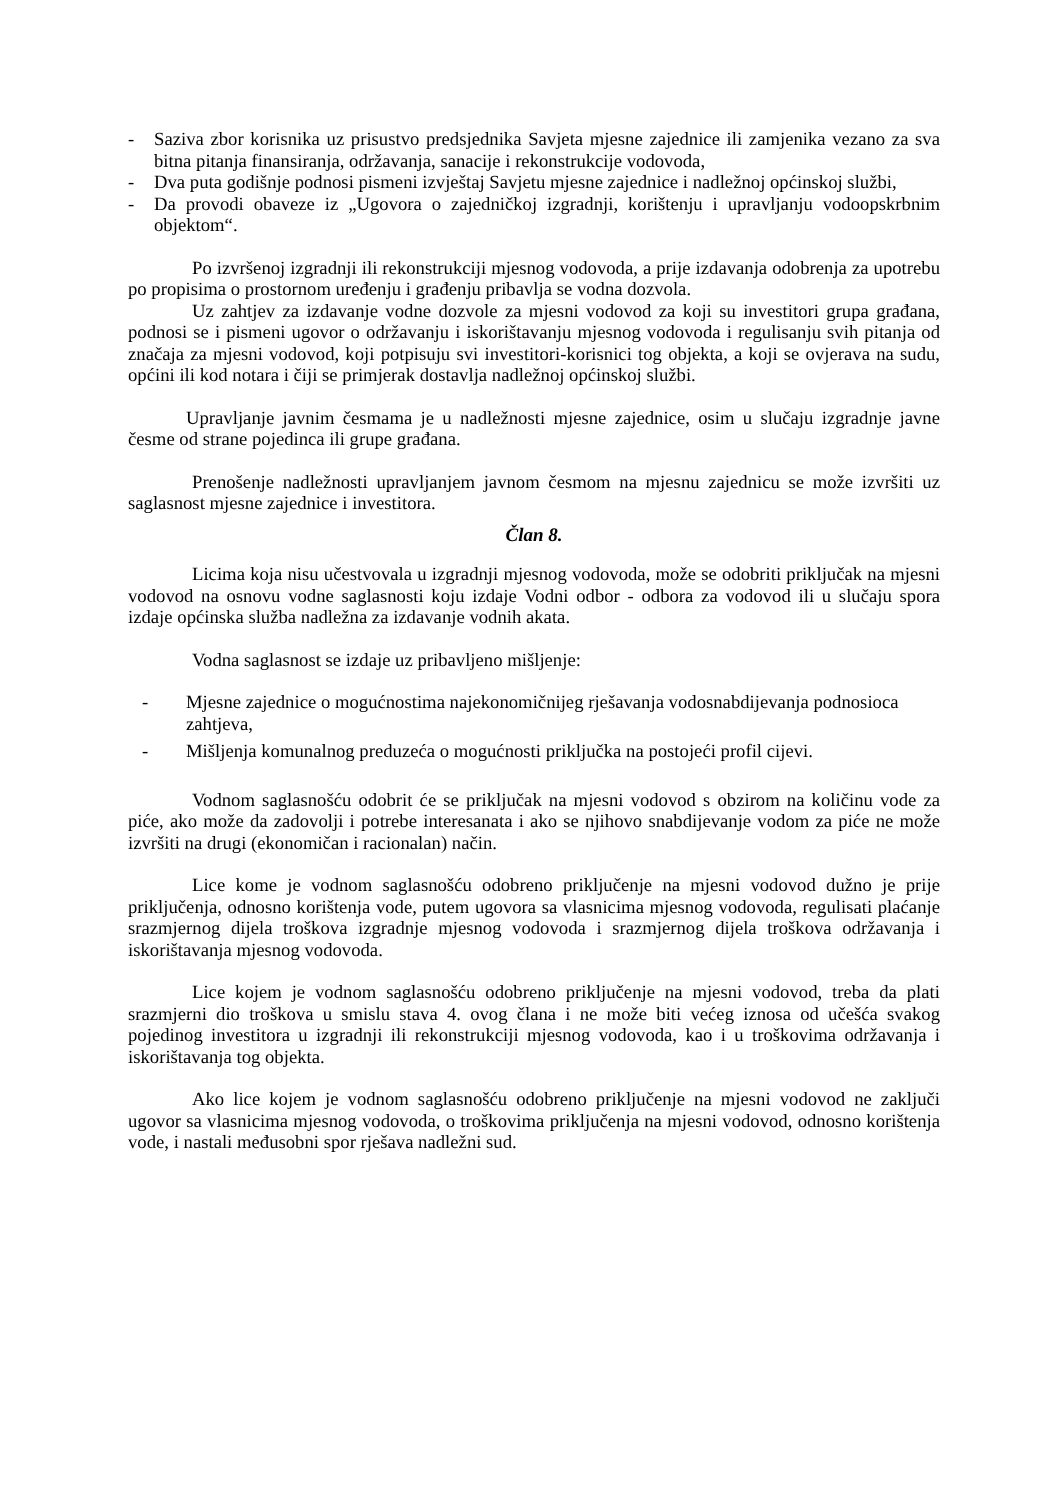- Saziva zbor korisnika uz prisustvo predsjednika Savjeta mjesne zajednice ili zamjenika vezano za sva bitna pitanja finansiranja, održavanja, sanacije i rekonstrukcije vodovoda,
- Dva puta godišnje podnosi pismeni izvještaj Savjetu mjesne zajednice i nadležnoj općinskoj službi,
- Da provodi obaveze iz „Ugovora o zajedničkoj izgradnji, korištenju i upravljanju vodoopskrbnim objektom“.
Po izvršenoj izgradnji ili rekonstrukciji mjesnog vodovoda, a prije izdavanja odobrenja za upotrebu po propisima o prostornom uređenju i građenju pribavlja se vodna dozvola.
Uz zahtjev za izdavanje vodne dozvole za mjesni vodovod za koji su investitori grupa građana, podnosi se i pismeni ugovor o održavanju i iskorištavanju mjesnog vodovoda i regulisanju svih pitanja od značaja za mjesni vodovod, koji potpisuju svi investitori-korisnici tog objekta, a koji se ovjerava na sudu, općini ili kod notara i čiji se primjerak dostavlja nadležnoj općinskoj službi.
Upravljanje javnim česmama je u nadležnosti mjesne zajednice, osim u slučaju izgradnje javne česme od strane pojedinca ili grupe građana.
Prenošenje nadležnosti upravljanjem javnom česmom na mjesnu zajednicu se može izvršiti uz saglasnost mjesne zajednice i investitora.
Član 8.
Licima koja nisu učestvovala u izgradnji mjesnog vodovoda, može se odobriti priključak na mjesni vodovod na osnovu vodne saglasnosti koju izdaje Vodni odbor - odbora za vodovod ili u slučaju spora izdaje općinska služba nadležna za izdavanje vodnih akata.
Vodna saglasnost se izdaje uz pribavljeno mišljenje:
- Mjesne zajednice o mogućnostima najekonomičnijeg rješavanja vodosnabdijevanja podnosioca zahtjeva,
- Mišljenja komunalnog preduzeća o mogućnosti priključka na postojeći profil cijevi.
Vodnom saglasnošću odobrit će se priključak na mjesni vodovod s obzirom na količinu vode za piće, ako može da zadovolji i potrebe interesanata i ako se njihovo snabdijevanje vodom za piće ne može izvršiti na drugi (ekonomičan i racionalan) način.
Lice kome je vodnom saglasnošću odobreno priključenje na mjesni vodovod dužno je prije priključenja, odnosno korištenja vode, putem ugovora sa vlasnicima mjesnog vodovoda, regulisati plaćanje srazmjernog dijela troškova izgradnje mjesnog vodovoda i srazmjernog dijela troškova održavanja i iskorištavanja mjesnog vodovoda.
Lice kojem je vodnom saglasnošću odobreno priključenje na mjesni vodovod, treba da plati srazmjerni dio troškova u smislu stava 4. ovog člana i ne može biti većeg iznosa od učešća svakog pojedinog investitora u izgradnji ili rekonstrukciji mjesnog vodovoda, kao i u troškovima održavanja i iskorištavanja tog objekta.
Ako lice kojem je vodnom saglasnošću odobreno priključenje na mjesni vodovod ne zaključi ugovor sa vlasnicima mjesnog vodovoda, o troškovima priključenja na mjesni vodovod, odnosno korištenja vode, i nastali međusobni spor rješava nadležni sud.